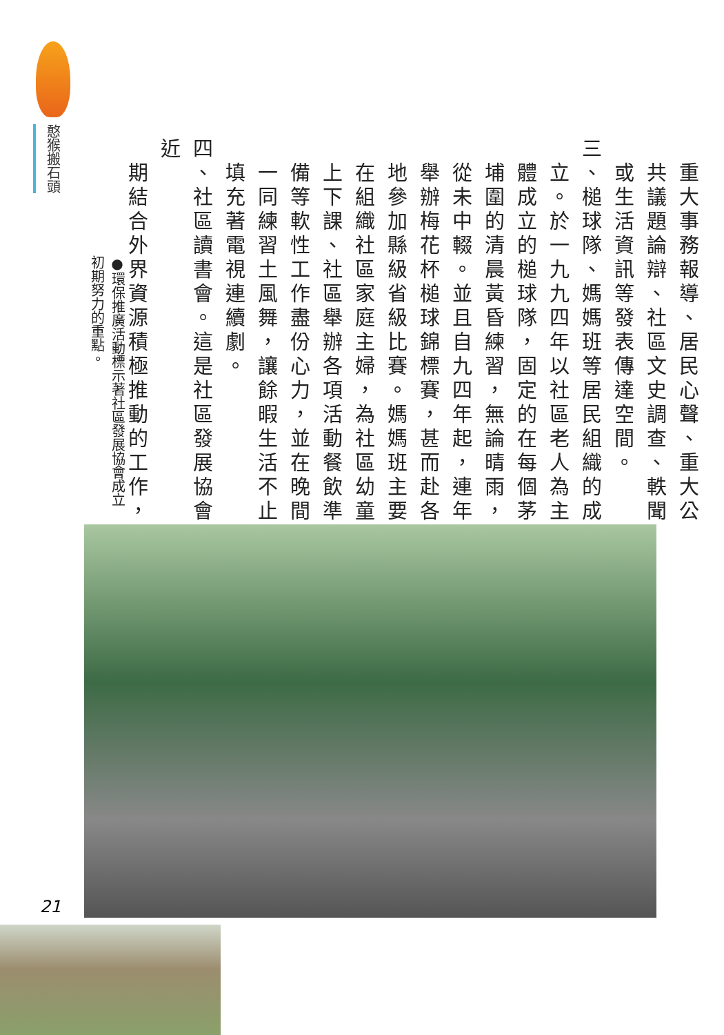憨猴搬石頭
　重大事務報導、居民心聲、重大公
　共議題論辯、社區文史調查、軼聞
　或生活資訊等發表傳達空間。
三、槌球隊、媽媽班等居民組織的成
　立。於一九九四年以社區老人為主
　體成立的槌球隊，固定的在每個茅
　埔圍的清晨黃昏練習，無論晴雨，
　從未中輟。並且自九四年起，連年
　舉辦梅花杯槌球錦標賽，甚而赴各
　地參加縣級省級比賽。媽媽班主要
　在組織社區家庭主婦，為社區幼童
　上下課、社區舉辦各項活動餐飲準
　備等軟性工作盡份心力，並在晚間
　一同練習土風舞，讓餘暇生活不止
　填充著電視連續劇。
四、社區讀書會。這是社區發展協會近
　期結合外界資源積極推動的工作，
●環保推廣活動標示著社區發展協會成立初期努力的重點。
21